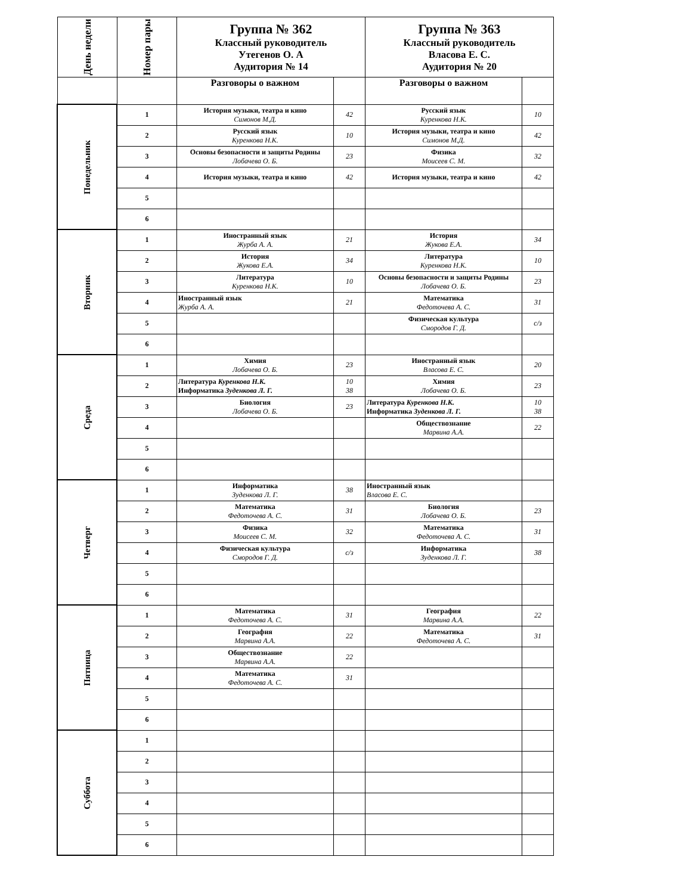| День недели | Номер пары | Группа № 362 Классный руководитель Утегенов О. А Аудитория № 14 | | Группа № 363 Классный руководитель Власова Е. С. Аудитория № 20 | |
| --- | --- | --- | --- | --- | --- |
| | | Разговоры о важном | | Разговоры о важном | |
| Понедельник | 1 | История музыки, театра и кино Симонов М.Д. | 42 | Русский язык Куренкова Н.К. | 10 |
| | 2 | Русский язык Куренкова Н.К. | 10 | История музыки, театра и кино Симонов М.Д. | 42 |
| | 3 | Основы безопасности и защиты Родины Лобачева О. Б. | 23 | Физика Моисеев С. М. | 32 |
| | 4 | История музыки, театра и кино | 42 | История музыки, театра и кино | 42 |
| | 5 | | | | |
| | 6 | | | | |
| Вторник | 1 | Иностранный язык Журба А. А. | 21 | История Жукова Е.А. | 34 |
| | 2 | История Жукова Е.А. | 34 | Литература Куренкова Н.К. | 10 |
| | 3 | Литература Куренкова Н.К. | 10 | Основы безопасности и защиты Родины Лобачева О. Б. | 23 |
| | 4 | Иностранный язык Журба А. А. | 21 | Математика Федоточева А. С. | 31 |
| | 5 | | | Физическая культура Смородов Г. Д. | с/з |
| | 6 | | | | |
| Среда | 1 | Химия Лобачева О. Б. | 23 | Иностранный язык Власова Е. С. | 20 |
| | 2 | Литература Куренкова Н.К. Информатика Зуденкова Л. Г. | 10 38 | Химия Лобачева О. Б. | 23 |
| | 3 | Биология Лобачева О. Б. | 23 | Литература Куренкова Н.К. Информатика Зуденкова Л. Г. | 10 38 |
| | 4 | | | Обществознание Марвина А.А. | 22 |
| | 5 | | | | |
| | 6 | | | | |
| Четверг | 1 | Информатика Зуденкова Л. Г. | 38 | Иностранный язык Власова Е. С. | |
| | 2 | Математика Федоточева А. С. | 31 | Биология Лобачева О. Б. | 23 |
| | 3 | Физика Моисеев С. М. | 32 | Математика Федоточева А. С. | 31 |
| | 4 | Физическая культура Смородов Г. Д. | с/з | Информатика Зуденкова Л. Г. | 38 |
| | 5 | | | | |
| | 6 | | | | |
| Пятница | 1 | Математика Федоточева А. С. | 31 | География Марвина А.А. | 22 |
| | 2 | География Марвина А.А. | 22 | Математика Федоточева А. С. | 31 |
| | 3 | Обществознание Марвина А.А. | 22 | | |
| | 4 | Математика Федоточева А. С. | 31 | | |
| | 5 | | | | |
| | 6 | | | | |
| Суббота | 1 | | | | |
| | 2 | | | | |
| | 3 | | | | |
| | 4 | | | | |
| | 5 | | | | |
| | 6 | | | | |